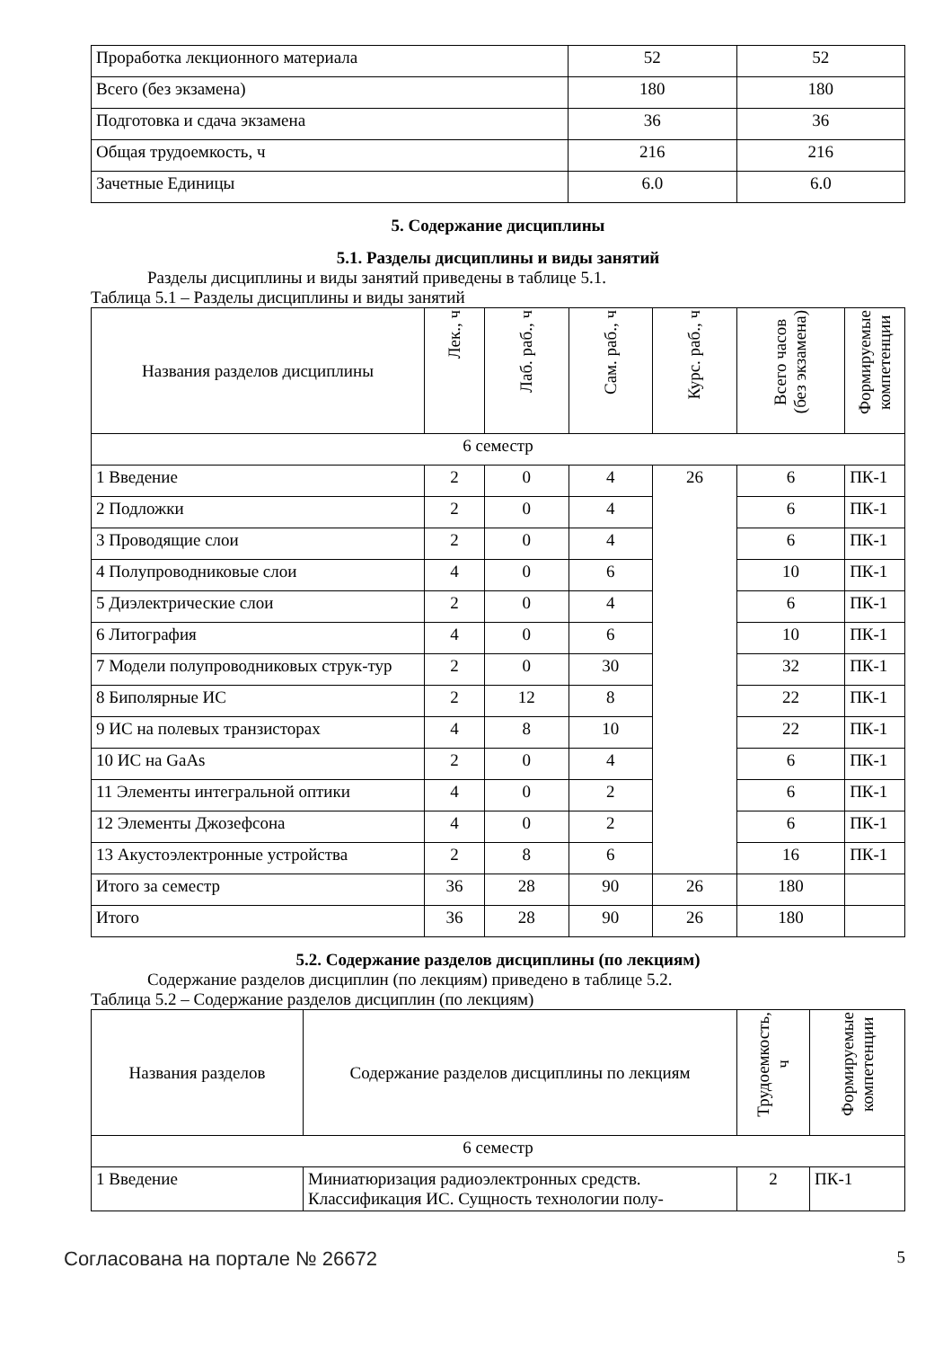| Проработка лекционного материала | 52 | 52 |
| Всего (без экзамена) | 180 | 180 |
| Подготовка и сдача экзамена | 36 | 36 |
| Общая трудоемкость, ч | 216 | 216 |
| Зачетные Единицы | 6.0 | 6.0 |
5. Содержание дисциплины
5.1. Разделы дисциплины и виды занятий
Разделы дисциплины и виды занятий приведены в таблице 5.1.
Таблица 5.1 – Разделы дисциплины и виды занятий
| Названия разделов дисциплины | Лек., ч | Лаб. раб., ч | Сам. раб., ч | Курс. раб., ч | Всего часов (без экзамена) | Формируемые компетенции |
| --- | --- | --- | --- | --- | --- | --- |
| 6 семестр | | | | | | |
| 1 Введение | 2 | 0 | 4 | 26 | 6 | ПК-1 |
| 2 Подложки | 2 | 0 | 4 | | 6 | ПК-1 |
| 3 Проводящие слои | 2 | 0 | 4 | | 6 | ПК-1 |
| 4 Полупроводниковые слои | 4 | 0 | 6 | | 10 | ПК-1 |
| 5 Диэлектрические слои | 2 | 0 | 4 | | 6 | ПК-1 |
| 6 Литография | 4 | 0 | 6 | | 10 | ПК-1 |
| 7 Модели полупроводниковых струк-тур | 2 | 0 | 30 | | 32 | ПК-1 |
| 8 Биполярные ИС | 2 | 12 | 8 | | 22 | ПК-1 |
| 9 ИС на полевых транзисторах | 4 | 8 | 10 | | 22 | ПК-1 |
| 10 ИС на GaAs | 2 | 0 | 4 | | 6 | ПК-1 |
| 11 Элементы интегральной оптики | 4 | 0 | 2 | | 6 | ПК-1 |
| 12 Элементы Джозефсона | 4 | 0 | 2 | | 6 | ПК-1 |
| 13 Акустоэлектронные устройства | 2 | 8 | 6 | | 16 | ПК-1 |
| Итого за семестр | 36 | 28 | 90 | 26 | 180 | |
| Итого | 36 | 28 | 90 | 26 | 180 | |
5.2. Содержание разделов дисциплины (по лекциям)
Содержание разделов дисциплин (по лекциям) приведено в таблице 5.2.
Таблица 5.2 – Содержание разделов дисциплин (по лекциям)
| Названия разделов | Содержание разделов дисциплины по лекциям | Трудоемкость, ч | Формируемые компетенции |
| --- | --- | --- | --- |
| 6 семестр | | | |
| 1 Введение | Миниатюризация радиоэлектронных средств. Классификация ИС. Сущность технологии полу- | 2 | ПК-1 |
Согласована на портале № 26672 5